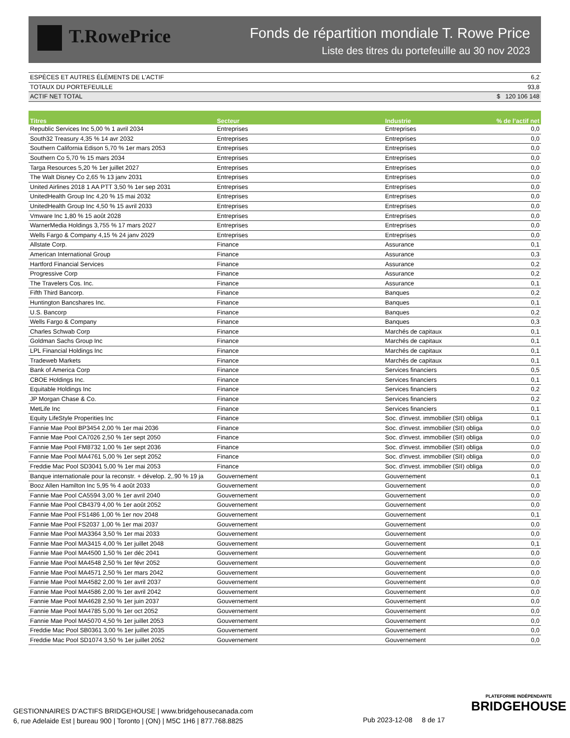T.RowePrice
Fonds de répartition mondiale T. Rowe Price
Liste des titres du portefeuille au 30 nov 2023
| ESPÈCES ET AUTRES ÉLÉMENTS DE L'ACTIF | 6,2 |
| TOTAUX DU PORTEFEUILLE | 93,8 |
| ACTIF NET TOTAL | $ 120 106 148 |
| Titres | Secteur | Industrie | % de l’actif net |
| --- | --- | --- | --- |
| Republic Services Inc 5,00 % 1 avril 2034 | Entreprises | Entreprises | 0,0 |
| South32 Treasury 4,35 % 14 avr 2032 | Entreprises | Entreprises | 0,0 |
| Southern California Edison 5,70 % 1er mars 2053 | Entreprises | Entreprises | 0,0 |
| Southern Co 5,70 % 15 mars 2034 | Entreprises | Entreprises | 0,0 |
| Targa Resources 5,20 % 1er juillet 2027 | Entreprises | Entreprises | 0,0 |
| The Walt Disney Co 2,65 % 13 janv 2031 | Entreprises | Entreprises | 0,0 |
| United Airlines 2018 1 AA PTT 3,50 % 1er sep 2031 | Entreprises | Entreprises | 0,0 |
| UnitedHealth Group Inc 4,20 % 15 mai 2032 | Entreprises | Entreprises | 0,0 |
| UnitedHealth Group Inc 4,50 % 15 avril 2033 | Entreprises | Entreprises | 0,0 |
| Vmware Inc 1,80 % 15 août 2028 | Entreprises | Entreprises | 0,0 |
| WarnerMedia Holdings 3,755 % 17 mars 2027 | Entreprises | Entreprises | 0,0 |
| Wells Fargo & Company 4,15 % 24 janv 2029 | Entreprises | Entreprises | 0,0 |
| Allstate Corp. | Finance | Assurance | 0,1 |
| American International Group | Finance | Assurance | 0,3 |
| Hartford Financial Services | Finance | Assurance | 0,2 |
| Progressive Corp | Finance | Assurance | 0,2 |
| The Travelers Cos. Inc. | Finance | Assurance | 0,1 |
| Fifth Third Bancorp. | Finance | Banques | 0,2 |
| Huntington Bancshares Inc. | Finance | Banques | 0,1 |
| U.S. Bancorp | Finance | Banques | 0,2 |
| Wells Fargo & Company | Finance | Banques | 0,3 |
| Charles Schwab Corp | Finance | Marchés de capitaux | 0,1 |
| Goldman Sachs Group Inc | Finance | Marchés de capitaux | 0,1 |
| LPL Financial Holdings Inc | Finance | Marchés de capitaux | 0,1 |
| Tradeweb Markets | Finance | Marchés de capitaux | 0,1 |
| Bank of America Corp | Finance | Services financiers | 0,5 |
| CBOE Holdings Inc. | Finance | Services financiers | 0,1 |
| Equitable Holdings Inc | Finance | Services financiers | 0,2 |
| JP Morgan Chase & Co. | Finance | Services financiers | 0,2 |
| MetLife Inc | Finance | Services financiers | 0,1 |
| Equity LifeStyle Properities Inc | Finance | Soc. d'invest. immobilier (SII) obliga | 0,1 |
| Fannie Mae Pool BP3454 2,00 % 1er mai 2036 | Finance | Soc. d'invest. immobilier (SII) obliga | 0,0 |
| Fannie Mae Pool CA7026 2,50 % 1er sept 2050 | Finance | Soc. d'invest. immobilier (SII) obliga | 0,0 |
| Fannie Mae Pool FM8732 1,00 % 1er sept 2036 | Finance | Soc. d'invest. immobilier (SII) obliga | 0,0 |
| Fannie Mae Pool MA4761 5,00 % 1er sept 2052 | Finance | Soc. d'invest. immobilier (SII) obliga | 0,0 |
| Freddie Mac Pool SD3041 5,00 % 1er mai 2053 | Finance | Soc. d'invest. immobilier (SII) obliga | 0,0 |
| Banque internationale pour la reconstr. + dévelop. 2,.90 % 19 ja | Gouvernement | Gouvernement | 0,1 |
| Booz Allen Hamilton Inc 5,95 % 4 août 2033 | Gouvernement | Gouvernement | 0,0 |
| Fannie Mae Pool CA5594 3,00 % 1er avril 2040 | Gouvernement | Gouvernement | 0,0 |
| Fannie Mae Pool CB4379 4,00 % 1er août 2052 | Gouvernement | Gouvernement | 0,0 |
| Fannie Mae Pool FS1486 1,00 % 1er nov 2048 | Gouvernement | Gouvernement | 0,1 |
| Fannie Mae Pool FS2037 1,00 % 1er mai 2037 | Gouvernement | Gouvernement | 0,0 |
| Fannie Mae Pool MA3364 3,50 % 1er mai 2033 | Gouvernement | Gouvernement | 0,0 |
| Fannie Mae Pool MA3415 4,00 % 1er juillet 2048 | Gouvernement | Gouvernement | 0,1 |
| Fannie Mae Pool MA4500 1,50 % 1er déc 2041 | Gouvernement | Gouvernement | 0,0 |
| Fannie Mae Pool MA4548 2,50 % 1er févr 2052 | Gouvernement | Gouvernement | 0,0 |
| Fannie Mae Pool MA4571 2,50 % 1er mars 2042 | Gouvernement | Gouvernement | 0,0 |
| Fannie Mae Pool MA4582 2,00 % 1er avril 2037 | Gouvernement | Gouvernement | 0,0 |
| Fannie Mae Pool MA4586 2,00 % 1er avril 2042 | Gouvernement | Gouvernement | 0,0 |
| Fannie Mae Pool MA4628 2,50 % 1er juin 2037 | Gouvernement | Gouvernement | 0,0 |
| Fannie Mae Pool MA4785 5,00 % 1er oct 2052 | Gouvernement | Gouvernement | 0,0 |
| Fannie Mae Pool MA5070 4,50 % 1er juillet 2053 | Gouvernement | Gouvernement | 0,0 |
| Freddie Mac Pool SB0361 3,00 % 1er juillet 2035 | Gouvernement | Gouvernement | 0,0 |
| Freddie Mac Pool SD1074 3,50 % 1er juillet 2052 | Gouvernement | Gouvernement | 0,0 |
GESTIONNAIRES D’ACTIFS BRIDGEHOUSE | www.bridgehousecanada.com
6, rue Adelaide Est | bureau 900 | Toronto | (ON) | M5C 1H6 | 877.768.8825
Pub 2023-12-08 8 de 17
PLATEFORME INDÉPENDANTE
BRIDGEHOUSE